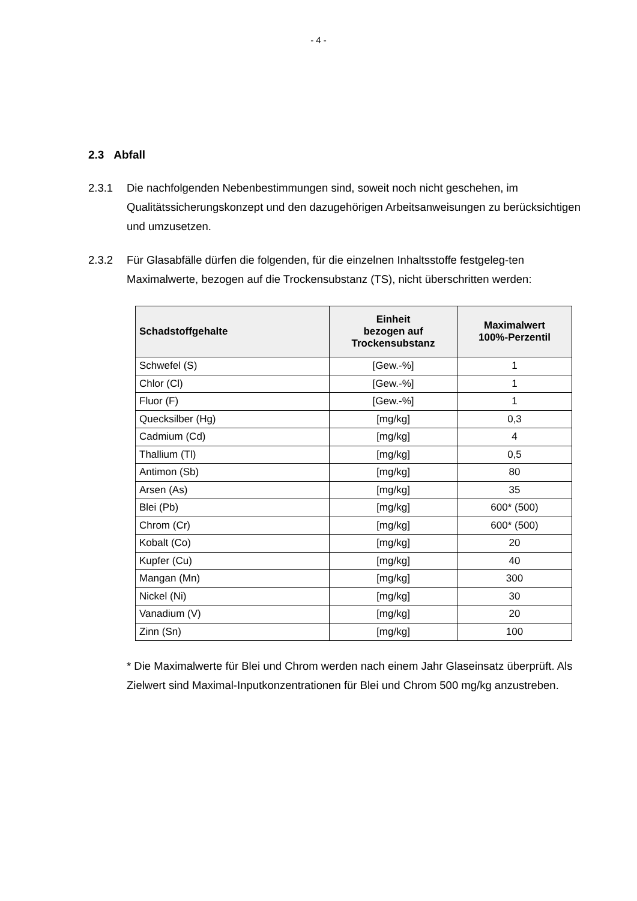- 4 -
2.3 Abfall
2.3.1 Die nachfolgenden Nebenbestimmungen sind, soweit noch nicht geschehen, im Qualitätssicherungskonzept und den dazugehörigen Arbeitsanweisungen zu berücksichtigen und umzusetzen.
2.3.2 Für Glasabfälle dürfen die folgenden, für die einzelnen Inhaltsstoffe festgeleg-ten Maximalwerte, bezogen auf die Trockensubstanz (TS), nicht überschritten werden:
| Schadstoffgehalte | Einheit bezogen auf Trockensubstanz | Maximalwert 100%-Perzentil |
| --- | --- | --- |
| Schwefel (S) | [Gew.-%] | 1 |
| Chlor (Cl) | [Gew.-%] | 1 |
| Fluor (F) | [Gew.-%] | 1 |
| Quecksilber (Hg) | [mg/kg] | 0,3 |
| Cadmium (Cd) | [mg/kg] | 4 |
| Thallium (Tl) | [mg/kg] | 0,5 |
| Antimon (Sb) | [mg/kg] | 80 |
| Arsen (As) | [mg/kg] | 35 |
| Blei (Pb) | [mg/kg] | 600* (500) |
| Chrom (Cr) | [mg/kg] | 600* (500) |
| Kobalt (Co) | [mg/kg] | 20 |
| Kupfer (Cu) | [mg/kg] | 40 |
| Mangan (Mn) | [mg/kg] | 300 |
| Nickel (Ni) | [mg/kg] | 30 |
| Vanadium (V) | [mg/kg] | 20 |
| Zinn (Sn) | [mg/kg] | 100 |
* Die Maximalwerte für Blei und Chrom werden nach einem Jahr Glaseinsatz überprüft. Als Zielwert sind Maximal-Inputkonzentrationen für Blei und Chrom 500 mg/kg anzustreben.